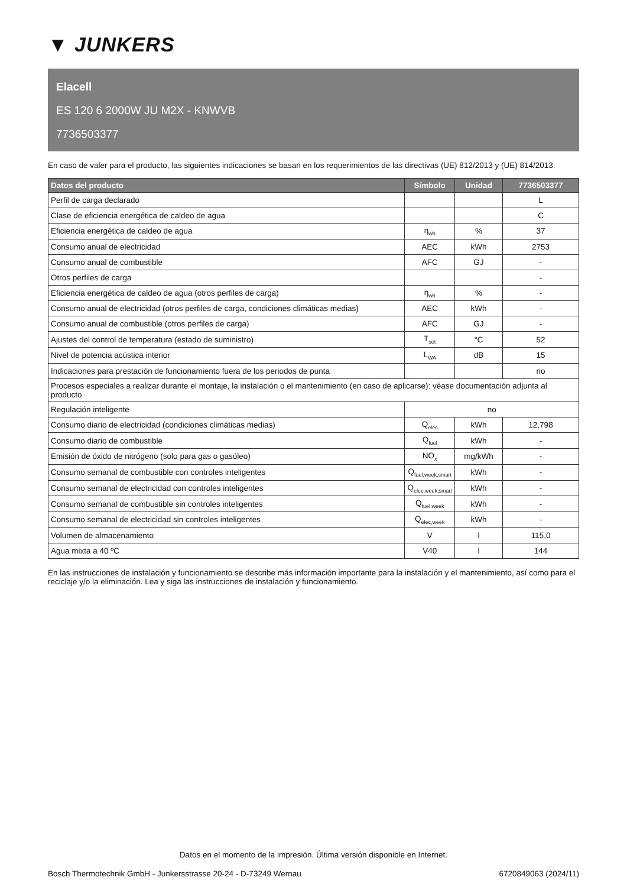▼ JUNKERS
Elacell
ES 120 6 2000W JU M2X - KNWVB
7736503377
En caso de valer para el producto, las siguientes indicaciones se basan en los requerimientos de las directivas (UE) 812/2013 y (UE) 814/2013.
| Datos del producto | Símbolo | Unidad | 7736503377 |
| --- | --- | --- | --- |
| Perfil de carga declarado | | | L |
| Clase de eficiencia energética de caldeo de agua | | | C |
| Eficiencia energética de caldeo de agua | η<sub>wh</sub> | % | 37 |
| Consumo anual de electricidad | AEC | kWh | 2753 |
| Consumo anual de combustible | AFC | GJ | - |
| Otros perfiles de carga | | | - |
| Eficiencia energética de caldeo de agua (otros perfiles de carga) | η<sub>wh</sub> | % | - |
| Consumo anual de electricidad (otros perfiles de carga, condiciones climáticas medias) | AEC | kWh | - |
| Consumo anual de combustible (otros perfiles de carga) | AFC | GJ | - |
| Ajustes del control de temperatura (estado de suministro) | T<sub>set</sub> | °C | 52 |
| Nivel de potencia acústica interior | L<sub>WA</sub> | dB | 15 |
| Indicaciones para prestación de funcionamiento fuera de los periodos de punta | | | no |
| Procesos especiales a realizar durante el montaje, la instalación o el mantenimiento (en caso de aplicarse): véase documentación adjunta al producto | | | |
| Regulación inteligente | no | | |
| Consumo diario de electricidad (condiciones climáticas medias) | Q<sub>elec</sub> | kWh | 12,798 |
| Consumo diario de combustible | Q<sub>fuel</sub> | kWh | - |
| Emisión de óxido de nitrógeno (solo para gas o gasóleo) | NO<sub>x</sub> | mg/kWh | - |
| Consumo semanal de combustible con controles inteligentes | Q<sub>fuel,week,smart</sub> | kWh | - |
| Consumo semanal de electricidad con controles inteligentes | Q<sub>elec,week,smart</sub> | kWh | - |
| Consumo semanal de combustible sin controles inteligentes | Q<sub>fuel,week</sub> | kWh | - |
| Consumo semanal de electricidad sin controles inteligentes | Q<sub>elec,week</sub> | kWh | - |
| Volumen de almacenamiento | V | l | 115,0 |
| Agua mixta a 40 ºC | V40 | l | 144 |
En las instrucciones de instalación y funcionamiento se describe más información importante para la instalación y el mantenimiento, así como para el reciclaje y/o la eliminación. Lea y siga las instrucciones de instalación y funcionamiento.
Datos en el momento de la impresión. Última versión disponible en Internet.
Bosch Thermotechnik GmbH - Junkersstrasse 20-24 - D-73249 Wernau 6720849063 (2024/11)